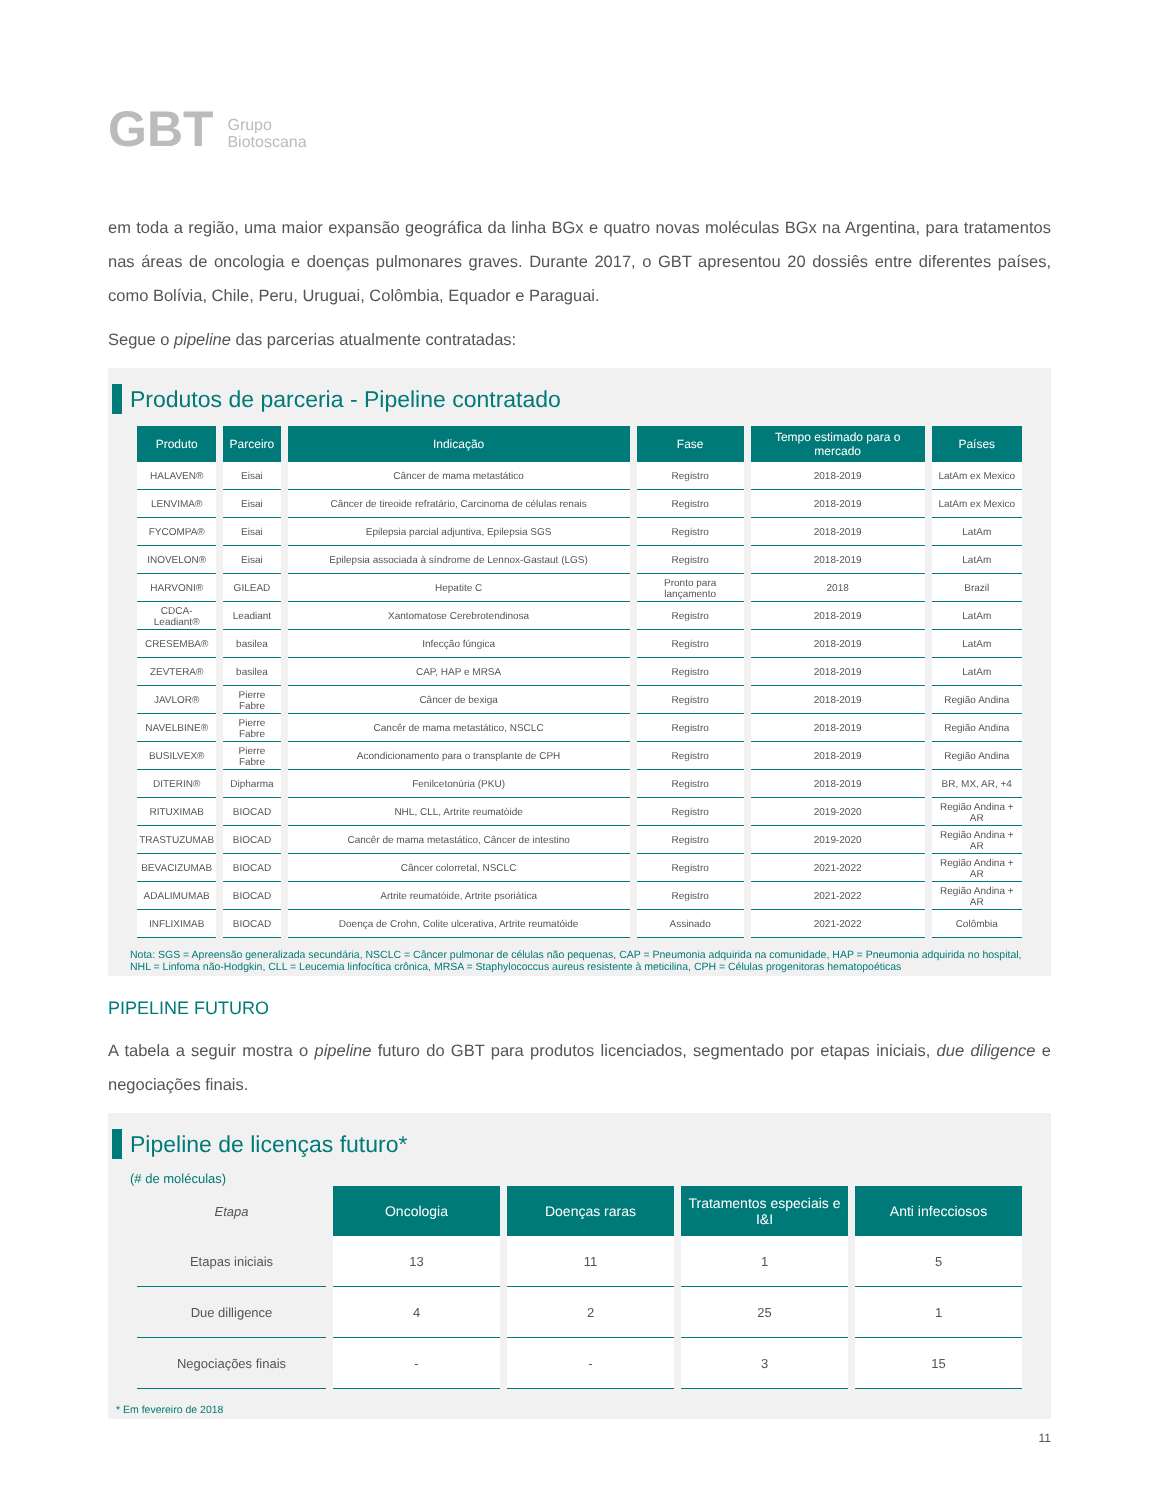GBT Grupo
Biotoscana
em toda a região, uma maior expansão geográfica da linha BGx e quatro novas moléculas BGx na Argentina, para tratamentos nas áreas de oncologia e doenças pulmonares graves. Durante 2017, o GBT apresentou 20 dossiês entre diferentes países, como Bolívia, Chile, Peru, Uruguai, Colômbia, Equador e Paraguai.
Segue o pipeline das parcerias atualmente contratadas:
Produtos de parceria - Pipeline contratado
| Produto | Parceiro | Indicação | Fase | Tempo estimado para o mercado | Países |
| --- | --- | --- | --- | --- | --- |
| HALAVEN® | Eisai | Câncer de mama metastático | Registro | 2018-2019 | LatAm ex Mexico |
| LENVIMA® | Eisai | Câncer de tireoide refratário, Carcinoma de células renais | Registro | 2018-2019 | LatAm ex Mexico |
| FYCOMPA® | Eisai | Epilepsia parcial adjuntiva, Epilepsia SGS | Registro | 2018-2019 | LatAm |
| INOVELON® | Eisai | Epilepsia associada à síndrome de Lennox-Gastaut (LGS) | Registro | 2018-2019 | LatAm |
| HARVONI® | GILEAD | Hepatite C | Pronto para lançamento | 2018 | Brazil |
| CDCA-Leadiant® | Leadiant | Xantomatose Cerebrotendinosa | Registro | 2018-2019 | LatAm |
| CRESEMBA® | basilea | Infecção fúngica | Registro | 2018-2019 | LatAm |
| ZEVTERA® | basilea | CAP, HAP e MRSA | Registro | 2018-2019 | LatAm |
| JAVLOR® | Pierre Fabre | Câncer de bexiga | Registro | 2018-2019 | Região Andina |
| NAVELBINE® | Pierre Fabre | Cancêr de mama metastático, NSCLC | Registro | 2018-2019 | Região Andina |
| BUSILVEX® | Pierre Fabre | Acondicionamento para o transplante de CPH | Registro | 2018-2019 | Região Andina |
| DITERIN® | Dipharma | Fenilcetonúria (PKU) | Registro | 2018-2019 | BR, MX, AR, +4 |
| RITUXIMAB | BIOCAD | NHL, CLL, Artrite reumatóide | Registro | 2019-2020 | Região Andina + AR |
| TRASTUZUMAB | BIOCAD | Cancêr de mama metastático, Câncer de intestino | Registro | 2019-2020 | Região Andina + AR |
| BEVACIZUMAB | BIOCAD | Câncer colorretal, NSCLC | Registro | 2021-2022 | Região Andina + AR |
| ADALIMUMAB | BIOCAD | Artrite reumatóide, Artrite psoriática | Registro | 2021-2022 | Região Andina + AR |
| INFLIXIMAB | BIOCAD | Doença de Crohn, Colite ulcerativa, Artrite reumatóide | Assinado | 2021-2022 | Colômbia |
Nota: SGS = Apreensão generalizada secundária, NSCLC = Câncer pulmonar de células não pequenas, CAP = Pneumonia adquirida na comunidade, HAP = Pneumonia adquirida no hospital, NHL = Linfoma não-Hodgkin, CLL = Leucemia linfocítica crônica, MRSA = Staphylococcus aureus resistente à meticilina, CPH = Células progenitoras hematopoéticas
PIPELINE FUTURO
A tabela a seguir mostra o pipeline futuro do GBT para produtos licenciados, segmentado por etapas iniciais, due diligence e negociações finais.
Pipeline de licenças futuro*
(# de moléculas)
| Etapa | Oncologia | Doenças raras | Tratamentos especiais e I&I | Anti infecciosos |
| Etapas iniciais | 13 | 11 | 1 | 5 |
| Due dilligence | 4 | 2 | 25 | 1 |
| Negociações finais | - | - | 3 | 15 |
* Em fevereiro de 2018
11